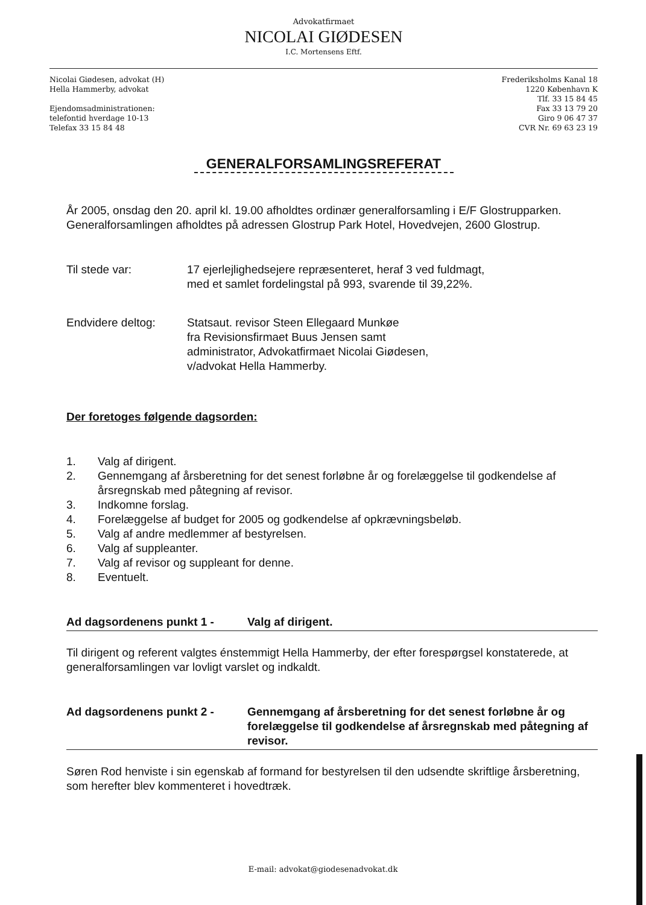Advokatfirmaet
NICOLAI GIØDESEN
I.C. Mortensens Eftf.
Nicolai Giødesen, advokat (H)
Hella Hammerby, advokat
Ejendomsadministrationen:
telefontid hverdage 10-13
Telefax 33 15 84 48
Frederiksholms Kanal 18
1220 København K
Tlf. 33 15 84 45
Fax 33 13 79 20
Giro 9 06 47 37
CVR Nr. 69 63 23 19
GENERALFORSAMLINGSREFERAT
År 2005, onsdag den 20. april kl. 19.00 afholdtes ordinær generalforsamling i E/F Glostrupparken. Generalforsamlingen afholdtes på adressen Glostrup Park Hotel, Hovedvejen, 2600 Glostrup.
Til stede var: 17 ejerlejlighedsejere repræsenteret, heraf 3 ved fuldmagt,
med et samlet fordelingstal på 993, svarende til 39,22%.
Endvidere deltog: Statsaut. revisor Steen Ellegaard Munkøe
fra Revisionsfirmaet Buus Jensen samt
administrator, Advokatfirmaet Nicolai Giødesen,
v/advokat Hella Hammerby.
Der foretoges følgende dagsorden:
1. Valg af dirigent.
2. Gennemgang af årsberetning for det senest forløbne år og forelæggelse til godkendelse af årsregnskab med påtegning af revisor.
3. Indkomne forslag.
4. Forelæggelse af budget for 2005 og godkendelse af opkrævningsbeløb.
5. Valg af andre medlemmer af bestyrelsen.
6. Valg af suppleanter.
7. Valg af revisor og suppleant for denne.
8. Eventuelt.
Ad dagsordenens punkt 1 - Valg af dirigent.
Til dirigent og referent valgtes énstemmigt Hella Hammerby, der efter forespørgsel konstaterede, at generalforsamlingen var lovligt varslet og indkaldt.
Ad dagsordenens punkt 2 - Gennemgang af årsberetning for det senest forløbne år og forelæggelse til godkendelse af årsregnskab med påtegning af revisor.
Søren Rod henviste i sin egenskab af formand for bestyrelsen til den udsendte skriftlige årsberetning, som herefter blev kommenteret i hovedtræk.
E-mail: advokat@giodesenadvokat.dk